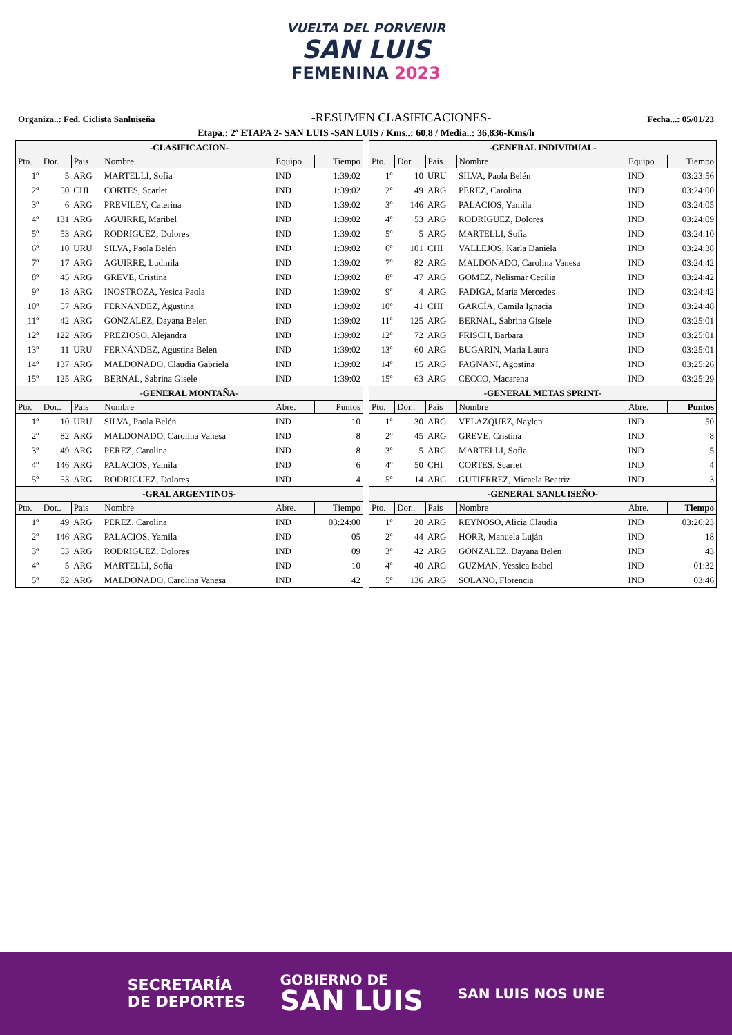VUELTA DEL PORVENIR
SAN LUIS
FEMENINA 2023
Organiza..: Fed. Ciclista Sanluiseña
-RESUMEN CLASIFICACIONES-
Fecha...: 05/01/23
Etapa.: 2ª ETAPA 2- SAN LUIS -SAN LUIS / Kms..: 60,8 / Media..: 36,836-Kms/h
| -CLASIFICACION- | | | | | |
| --- | --- | --- | --- | --- | --- |
| Pto. | Dor. | Pais | Nombre | Equipo | Tiempo |
| 1º | 5 | ARG | MARTELLI, Sofia | IND | 1:39:02 |
| 2º | 50 | CHI | CORTES, Scarlet | IND | 1:39:02 |
| 3º | 6 | ARG | PREVILEY, Caterina | IND | 1:39:02 |
| 4º | 131 | ARG | AGUIRRE, Maribel | IND | 1:39:02 |
| 5º | 53 | ARG | RODRIGUEZ, Dolores | IND | 1:39:02 |
| 6º | 10 | URU | SILVA, Paola Belén | IND | 1:39:02 |
| 7º | 17 | ARG | AGUIRRE, Ludmila | IND | 1:39:02 |
| 8º | 45 | ARG | GREVE, Cristina | IND | 1:39:02 |
| 9º | 18 | ARG | INOSTROZA, Yesica Paola | IND | 1:39:02 |
| 10º | 57 | ARG | FERNANDEZ, Agustina | IND | 1:39:02 |
| 11º | 42 | ARG | GONZALEZ, Dayana Belen | IND | 1:39:02 |
| 12º | 122 | ARG | PREZIOSO, Alejandra | IND | 1:39:02 |
| 13º | 11 | URU | FERNÁNDEZ, Agustina Belen | IND | 1:39:02 |
| 14º | 137 | ARG | MALDONADO, Claudia Gabriela | IND | 1:39:02 |
| 15º | 125 | ARG | BERNAL, Sabrina Gisele | IND | 1:39:02 |
| -GENERAL MONTAÑA- | | | | | |
| Pto. | Dor.. | Pais | Nombre | Abre. | Puntos |
| 1º | 10 | URU | SILVA, Paola Belén | IND | 10 |
| 2º | 82 | ARG | MALDONADO, Carolina Vanesa | IND | 8 |
| 3º | 49 | ARG | PEREZ, Carolina | IND | 8 |
| 4º | 146 | ARG | PALACIOS, Yamila | IND | 6 |
| 5º | 53 | ARG | RODRIGUEZ, Dolores | IND | 4 |
| -GRAL ARGENTINOS- | | | | | |
| Pto. | Dor.. | Pais | Nombre | Abre. | Tiempo |
| 1º | 49 | ARG | PEREZ, Carolina | IND | 03:24:00 |
| 2º | 146 | ARG | PALACIOS, Yamila | IND | 05 |
| 3º | 53 | ARG | RODRIGUEZ, Dolores | IND | 09 |
| 4º | 5 | ARG | MARTELLI, Sofia | IND | 10 |
| 5º | 82 | ARG | MALDONADO, Carolina Vanesa | IND | 42 |
| -GENERAL INDIVIDUAL- | | | | | |
| --- | --- | --- | --- | --- | --- |
| Pto. | Dor. | Pais | Nombre | Equipo | Tiempo |
| 1º | 10 | URU | SILVA, Paola Belén | IND | 03:23:56 |
| 2º | 49 | ARG | PEREZ, Carolina | IND | 03:24:00 |
| 3º | 146 | ARG | PALACIOS, Yamila | IND | 03:24:05 |
| 4º | 53 | ARG | RODRIGUEZ, Dolores | IND | 03:24:09 |
| 5º | 5 | ARG | MARTELLI, Sofia | IND | 03:24:10 |
| 6º | 101 | CHI | VALLEJOS, Karla Daniela | IND | 03:24:38 |
| 7º | 82 | ARG | MALDONADO, Carolina Vanesa | IND | 03:24:42 |
| 8º | 47 | ARG | GOMEZ, Nelismar Cecilia | IND | 03:24:42 |
| 9º | 4 | ARG | FADIGA, Maria Mercedes | IND | 03:24:42 |
| 10º | 41 | CHI | GARCÍA, Camila Ignacia | IND | 03:24:48 |
| 11º | 125 | ARG | BERNAL, Sabrina Gisele | IND | 03:25:01 |
| 12º | 72 | ARG | FRISCH, Barbara | IND | 03:25:01 |
| 13º | 60 | ARG | BUGARIN, Maria Laura | IND | 03:25:01 |
| 14º | 15 | ARG | FAGNANI, Agostina | IND | 03:25:26 |
| 15º | 63 | ARG | CECCO, Macarena | IND | 03:25:29 |
| -GENERAL METAS SPRINT- | | | | | |
| Pto. | Dor.. | Pais | Nombre | Abre. | Puntos |
| 1º | 30 | ARG | VELAZQUEZ, Naylen | IND | 50 |
| 2º | 45 | ARG | GREVE, Cristina | IND | 8 |
| 3º | 5 | ARG | MARTELLI, Sofia | IND | 5 |
| 4º | 50 | CHI | CORTES, Scarlet | IND | 4 |
| 5º | 14 | ARG | GUTIERREZ, Micaela Beatriz | IND | 3 |
| -GENERAL SANLUISEÑO- | | | | | |
| Pto. | Dor.. | Pais | Nombre | Abre. | Tiempo |
| 1º | 20 | ARG | REYNOSO, Alicia Claudia | IND | 03:26:23 |
| 2º | 44 | ARG | HORR, Manuela Luján | IND | 18 |
| 3º | 42 | ARG | GONZALEZ, Dayana Belen | IND | 43 |
| 4º | 40 | ARG | GUZMAN, Yessica Isabel | IND | 01:32 |
| 5º | 136 | ARG | SOLANO, Florencia | IND | 03:46 |
SECRETARÍA
DE DEPORTES
GOBIERNO DE
SAN LUIS
SAN LUIS NOS UNE